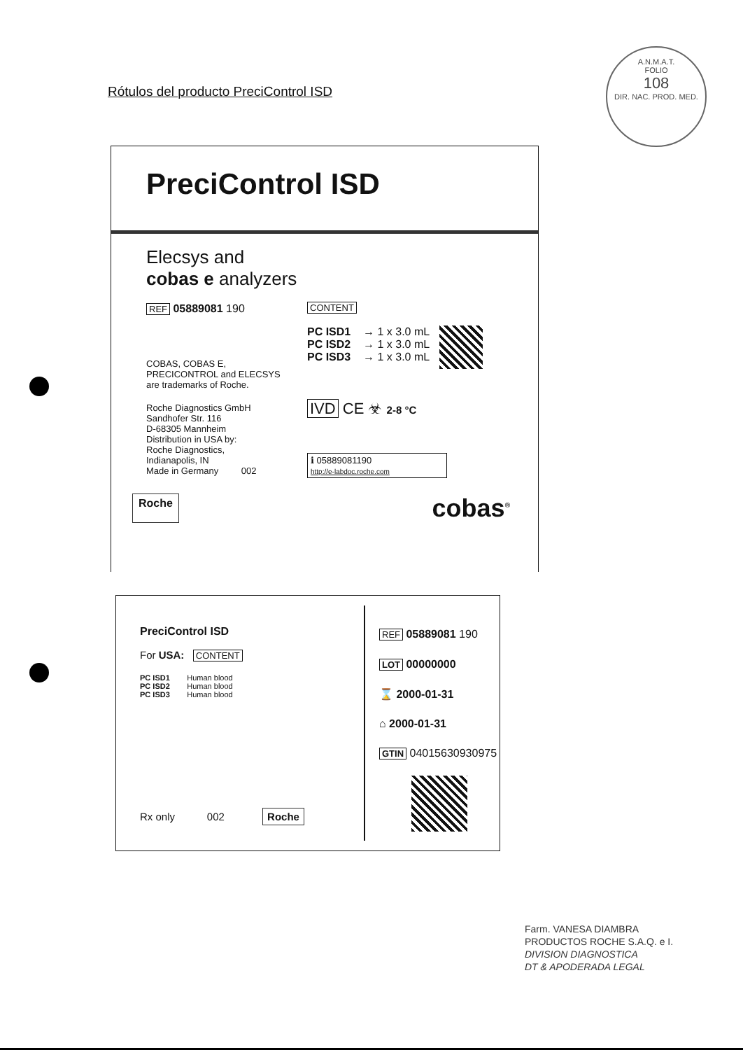Rótulos del producto PreciControl ISD
A.N.M.A.T.
FOLIO
108
DIR. NAC. PROD. MED.
PreciControl ISD
Elecsys and
cobas e analyzers
REF 05889081 190
COBAS, COBAS E,
PRECICONTROL and ELECSYS
are trademarks of Roche.
Roche Diagnostics GmbH
Sandhofer Str. 116
D-68305 Mannheim
Distribution in USA by:
Roche Diagnostics,
Indianapolis, IN
Made in Germany 002
CONTENT
PC ISD1 → 1 x 3.0 mL
PC ISD2 → 1 x 3.0 mL
PC ISD3 → 1 x 3.0 mL
IVD CE ☣ 2-8 °C
ℹ 05889081190
http://e-labdoc.roche.com
Roche cobas<sup>®</sup>
PreciControl ISD
For USA: CONTENT
PC ISD1 Human blood
PC ISD2 Human blood
PC ISD3 Human blood
Rx only 002 Roche
REF 05889081 190
LOT 00000000
⌛ 2000-01-31
⌂ 2000-01-31
GTIN 04015630930975
Farm. VANESA DIAMBRA
PRODUCTOS ROCHE S.A.Q. e I.
DIVISION DIAGNOSTICA
DT & APODERADA LEGAL